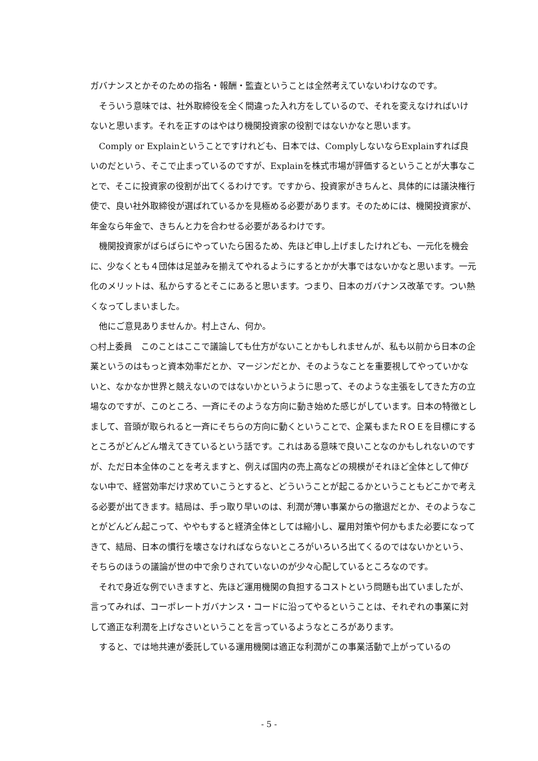ガバナンスとかそのための指名・報酬・監査ということは全然考えていないわけなのです。
そういう意味では、社外取締役を全く間違った入れ方をしているので、それを変えなければいけないと思います。それを正すのはやはり機関投資家の役割ではないかなと思います。
Comply or Explainということですけれども、日本では、ComplyしないならExplainすれば良いのだという、そこで止まっているのですが、Explainを株式市場が評価するということが大事なことで、そこに投資家の役割が出てくるわけです。ですから、投資家がきちんと、具体的には議決権行使で、良い社外取締役が選ばれているかを見極める必要があります。そのためには、機関投資家が、年金なら年金で、きちんと力を合わせる必要があるわけです。
機関投資家がばらばらにやっていたら困るため、先ほど申し上げましたけれども、一元化を機会に、少なくとも４団体は足並みを揃えてやれるようにするとかが大事ではないかなと思います。一元化のメリットは、私からするとそこにあると思います。つまり、日本のガバナンス改革です。つい熱くなってしまいました。
他にご意見ありませんか。村上さん、何か。
○村上委員　このことはここで議論しても仕方がないことかもしれませんが、私も以前から日本の企業というのはもっと資本効率だとか、マージンだとか、そのようなことを重要視してやっていかないと、なかなか世界と競えないのではないかというように思って、そのような主張をしてきた方の立場なのですが、このところ、一斉にそのような方向に動き始めた感じがしています。日本の特徴としまして、音頭が取られると一斉にそちらの方向に動くということで、企業もまたＲＯＥを目標にするところがどんどん増えてきているという話です。これはある意味で良いことなのかもしれないのですが、ただ日本全体のことを考えますと、例えば国内の売上高などの規模がそれほど全体として伸びない中で、経営効率だけ求めていこうとすると、どういうことが起こるかということもどこかで考える必要が出てきます。結局は、手っ取り早いのは、利潤が薄い事業からの撤退だとか、そのようなことがどんどん起こって、ややもすると経済全体としては縮小し、雇用対策や何かもまた必要になってきて、結局、日本の慣行を壊さなければならないところがいろいろ出てくるのではないかという、そちらのほうの議論が世の中で余りされていないのが少々心配しているところなのです。
それで身近な例でいきますと、先ほど運用機関の負担するコストという問題も出ていましたが、言ってみれば、コーポレートガバナンス・コードに沿ってやるということは、それぞれの事業に対して適正な利潤を上げなさいということを言っているようなところがあります。
すると、では地共連が委託している運用機関は適正な利潤がこの事業活動で上がっているの
- 5 -